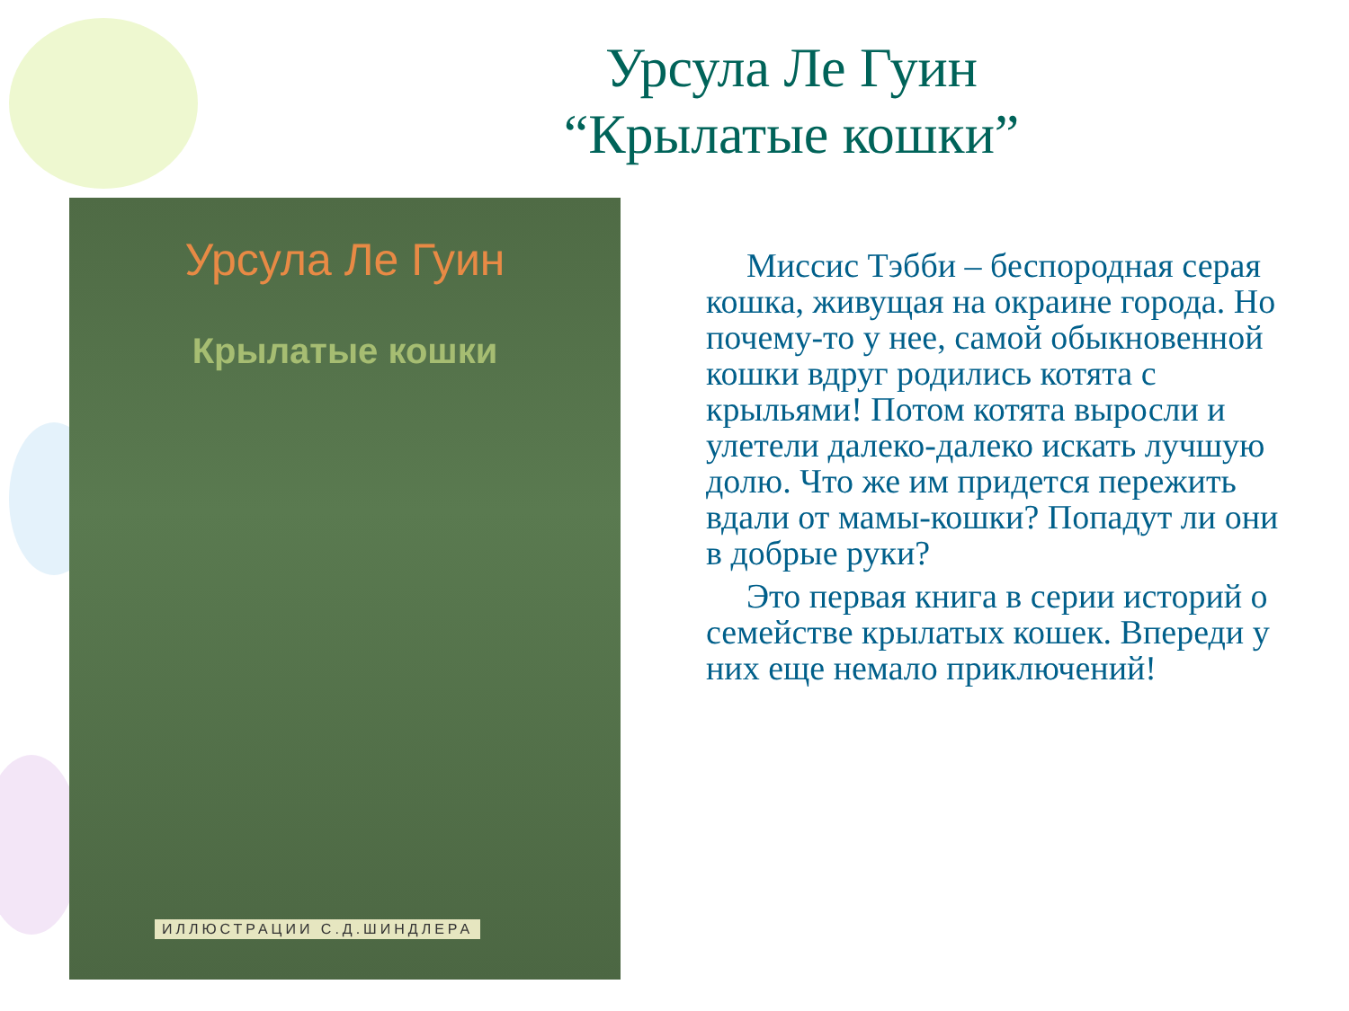Урсула Ле Гуин
“Крылатые кошки”
Урсула Ле Гуин
Крылатые кошки
ИЛЛЮСТРАЦИИ С.Д.ШИНДЛЕРА
Миссис Тэбби – беспородная серая кошка, живущая на окраине города. Но почему-то у нее, самой обыкновенной кошки вдруг родились котята с крыльями! Потом котята выросли и улетели далеко-далеко искать лучшую долю. Что же им придется пережить вдали от мамы-кошки? Попадут ли они в добрые руки?
Это первая книга в серии историй о семействе крылатых кошек. Впереди у них еще немало приключений!